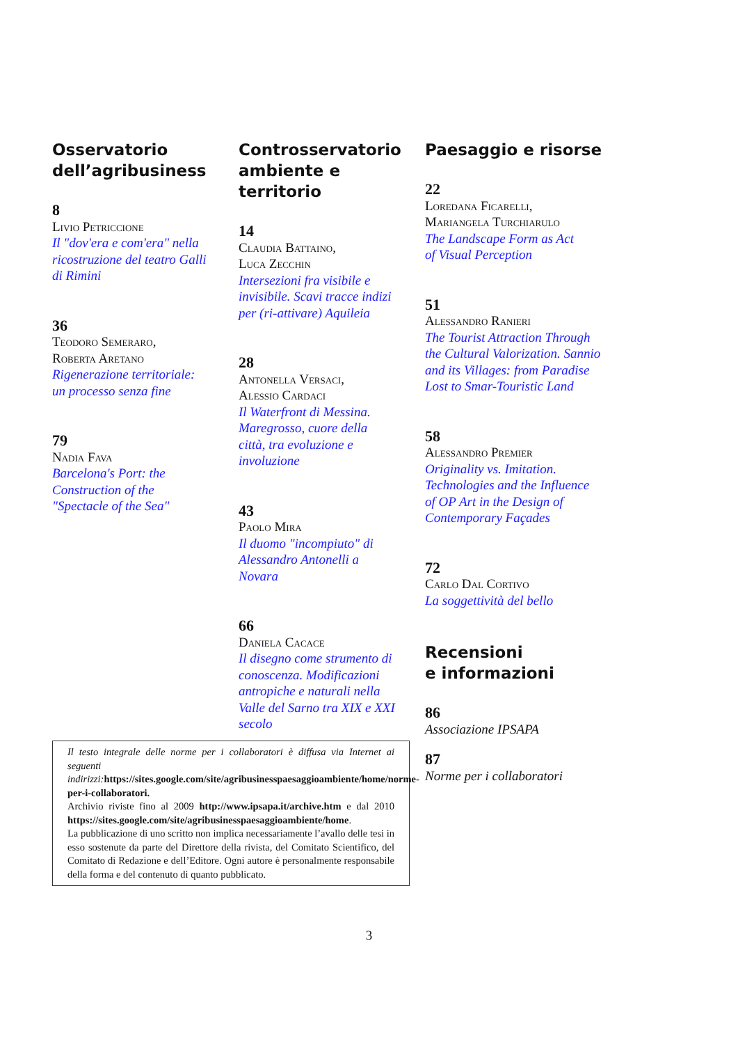Osservatorio
dell’agribusiness
8
Livio Petriccione
Il "dov'era e com'era" nella ricostruzione del teatro Galli di Rimini
36
Teodoro Semeraro,
Roberta Aretano
Rigenerazione territoriale: un processo senza fine
79
Nadia Fava
Barcelona's Port: the Construction of the "Spectacle of the Sea"
Controsservatorio
ambiente e territorio
14
Claudia Battaino,
Luca Zecchin
Intersezioni fra visibile e invisibile. Scavi tracce indizi per (ri-attivare) Aquileia
28
Antonella Versaci,
Alessio Cardaci
Il Waterfront di Messina. Maregrosso, cuore della città, tra evoluzione e involuzione
43
Paolo Mira
Il duomo "incompiuto" di Alessandro Antonelli a Novara
66
Daniela Cacace
Il disegno come strumento di conoscenza. Modificazioni antropiche e naturali nella Valle del Sarno tra XIX e XXI secolo
Paesaggio e risorse
22
Loredana Ficarelli,
Mariangela Turchiarulo
The Landscape Form as Act of Visual Perception
51
Alessandro Ranieri
The Tourist Attraction Through the Cultural Valorization. Sannio and its Villages: from Paradise Lost to Smar-Touristic Land
58
Alessandro Premier
Originality vs. Imitation. Technologies and the Influence of OP Art in the Design of Contemporary Façades
72
Carlo Dal Cortivo
La soggettività del bello
Recensioni
e informazioni
86
Associazione IPSAPA
87
Norme per i collaboratori
Il testo integrale delle norme per i collaboratori è diffusa via Internet ai seguenti indirizzi: https://sites.google.com/site/agribusinesspaesaggioambiente/home/norme-per-i-collaboratori.
Archivio riviste fino al 2009 http://www.ipsapa.it/archive.htm e dal 2010 https://sites.google.com/site/agribusinesspaesaggioambiente/home.
La pubblicazione di uno scritto non implica necessariamente l’avallo delle tesi in esso sostenute da parte del Direttore della rivista, del Comitato Scientifico, del Comitato di Redazione e dell’Editore. Ogni autore è personalmente responsabile della forma e del contenuto di quanto pubblicato.
3